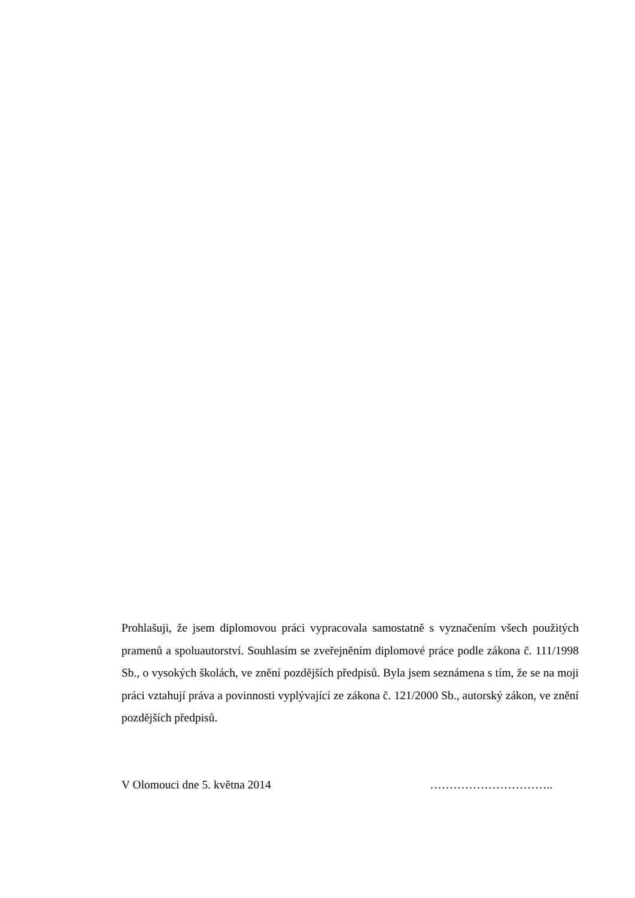Prohlašuji, že jsem diplomovou práci vypracovala samostatně s vyznačením všech použitých pramenů a spoluautorství. Souhlasím se zveřejněním diplomové práce podle zákona č. 111/1998 Sb., o vysokých školách, ve znění pozdějších předpisů. Byla jsem seznámena s tím, že se na moji práci vztahují práva a povinnosti vyplývající ze zákona č. 121/2000 Sb., autorský zákon, ve znění pozdějších předpisů.
V Olomouci dne 5. května 2014 …………………………..